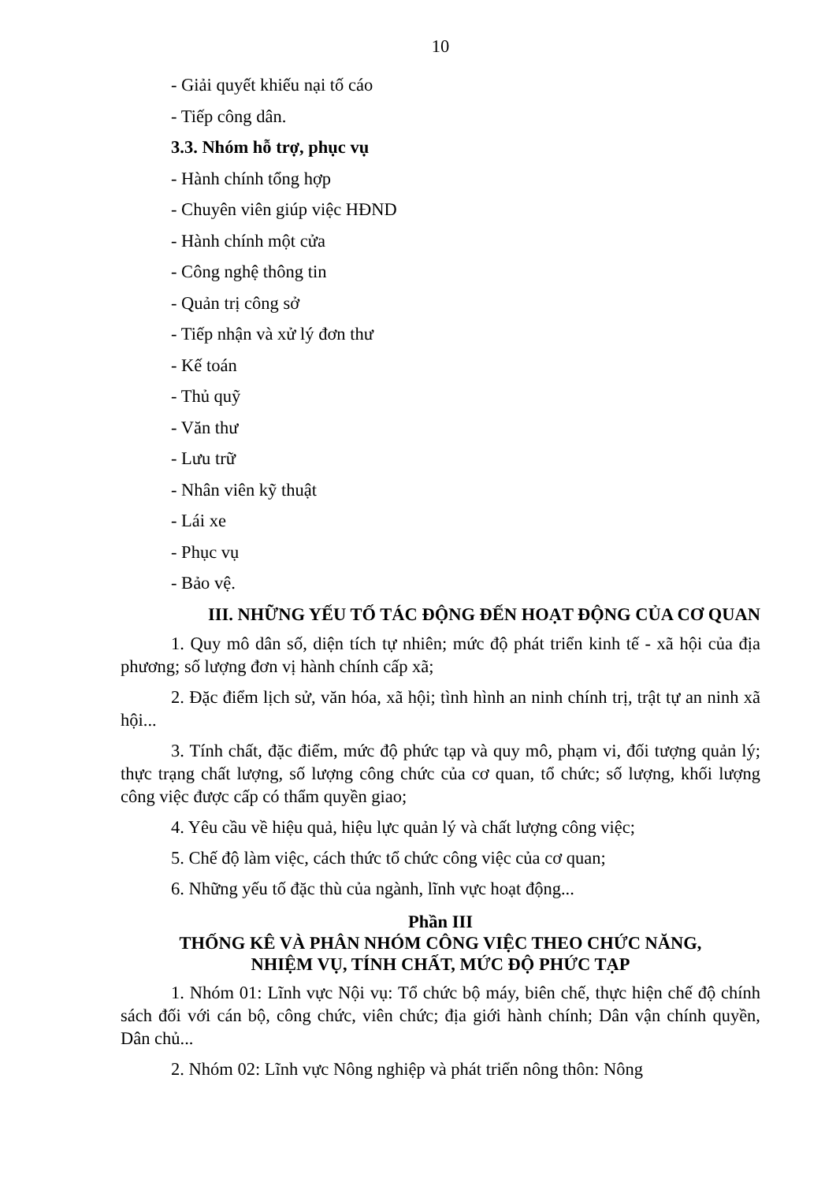10
- Giải quyết khiếu nại tố cáo
- Tiếp công dân.
3.3. Nhóm hỗ trợ, phục vụ
- Hành chính tổng hợp
- Chuyên viên giúp việc HĐND
- Hành chính một cửa
- Công nghệ thông tin
- Quản trị công sở
- Tiếp nhận và xử lý đơn thư
- Kế toán
- Thủ quỹ
- Văn thư
- Lưu trữ
- Nhân viên kỹ thuật
- Lái xe
- Phục vụ
- Bảo vệ.
III. NHỮNG YẾU TỐ TÁC ĐỘNG ĐẾN HOẠT ĐỘNG CỦA CƠ QUAN
1. Quy mô dân số, diện tích tự nhiên; mức độ phát triển kinh tế - xã hội của địa phương; số lượng đơn vị hành chính cấp xã;
2. Đặc điểm lịch sử, văn hóa, xã hội; tình hình an ninh chính trị, trật tự an ninh xã hội...
3. Tính chất, đặc điểm, mức độ phức tạp và quy mô, phạm vi, đối tượng quản lý; thực trạng chất lượng, số lượng công chức của cơ quan, tổ chức; số lượng, khối lượng công việc được cấp có thẩm quyền giao;
4. Yêu cầu về hiệu quả, hiệu lực quản lý và chất lượng công việc;
5. Chế độ làm việc, cách thức tổ chức công việc của cơ quan;
6. Những yếu tố đặc thù của ngành, lĩnh vực hoạt động...
Phần III
THỐNG KÊ VÀ PHÂN NHÓM CÔNG VIỆC THEO CHỨC NĂNG,
NHIỆM VỤ, TÍNH CHẤT, MỨC ĐỘ PHỨC TẠP
1. Nhóm 01: Lĩnh vực Nội vụ: Tổ chức bộ máy, biên chế, thực hiện chế độ chính sách đối với cán bộ, công chức, viên chức; địa giới hành chính; Dân vận chính quyền, Dân chủ...
2. Nhóm 02: Lĩnh vực Nông nghiệp và phát triển nông thôn: Nông